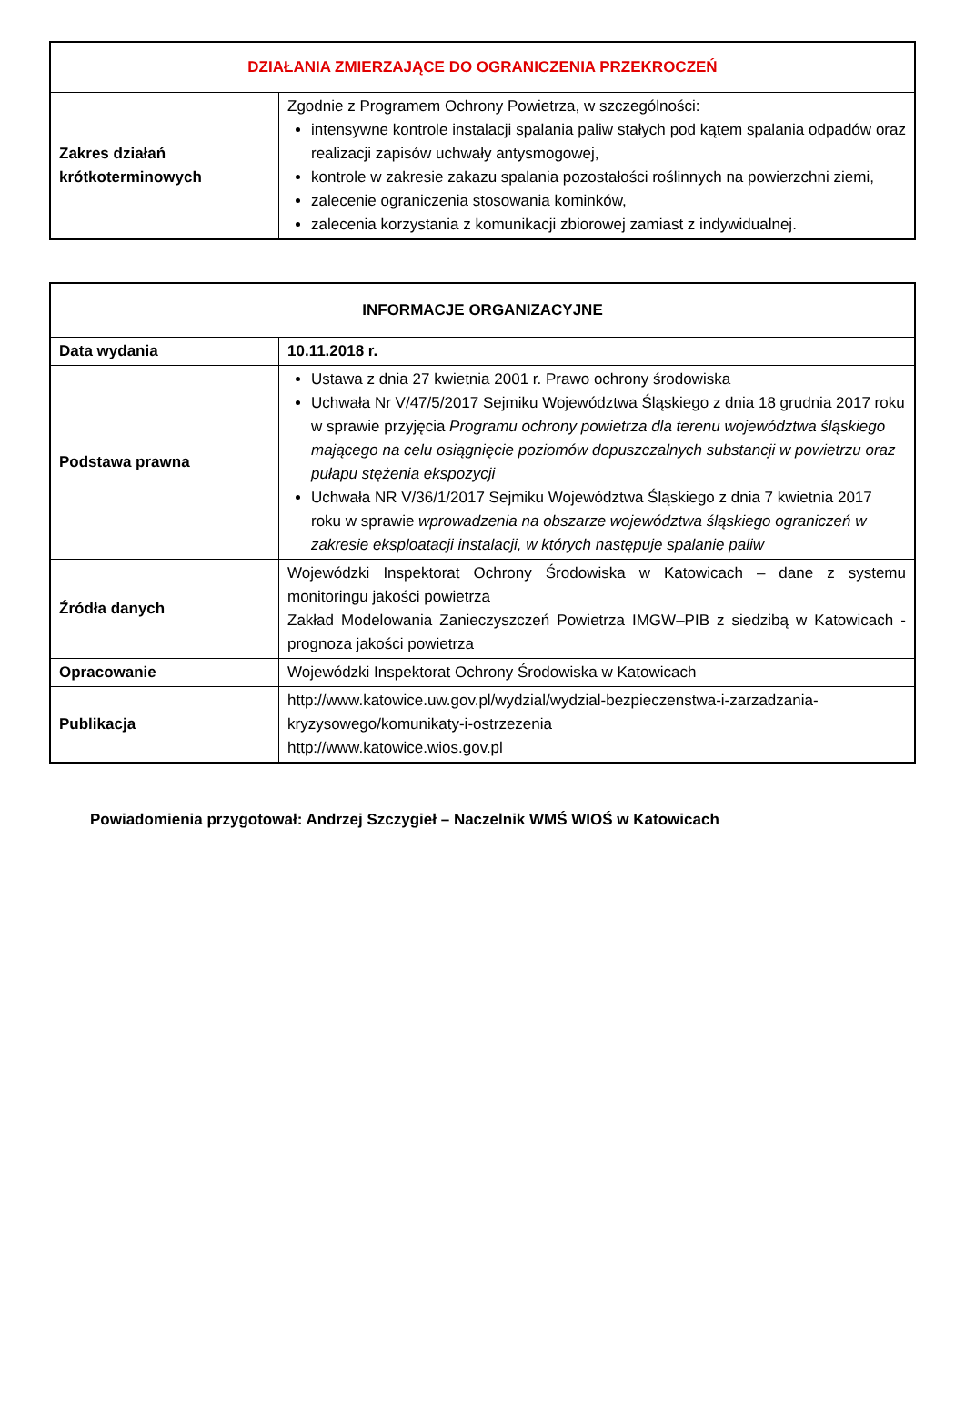| DZIAŁANIA ZMIERZAJĄCE DO OGRANICZENIA PRZEKROCZEŃ | |
| --- | --- |
| Zakres działań krótkoterminowych | Zgodnie z Programem Ochrony Powietrza, w szczególności: intensywne kontrole instalacji spalania paliw stałych pod kątem spalania odpadów oraz realizacji zapisów uchwały antysmogowej, kontrole w zakresie zakazu spalania pozostałości roślinnych na powierzchni ziemi, zalecenie ograniczenia stosowania kominków, zalecenia korzystania z komunikacji zbiorowej zamiast z indywidualnej. |
| INFORMACJE ORGANIZACYJNE | |
| --- | --- |
| Data wydania | 10.11.2018 r. |
| Podstawa prawna | Ustawa z dnia 27 kwietnia 2001 r. Prawo ochrony środowiska Uchwała Nr V/47/5/2017 Sejmiku Województwa Śląskiego z dnia 18 grudnia 2017 roku w sprawie przyjęcia Programu ochrony powietrza dla terenu województwa śląskiego mającego na celu osiągnięcie poziomów dopuszczalnych substancji w powietrzu oraz pułapu stężenia ekspozycji Uchwała NR V/36/1/2017 Sejmiku Województwa Śląskiego z dnia 7 kwietnia 2017 roku w sprawie wprowadzenia na obszarze województwa śląskiego ograniczeń w zakresie eksploatacji instalacji, w których następuje spalanie paliw |
| Źródła danych | Wojewódzki Inspektorat Ochrony Środowiska w Katowicach – dane z systemu monitoringu jakości powietrza Zakład Modelowania Zanieczyszczeń Powietrza IMGW–PIB z siedzibą w Katowicach - prognoza jakości powietrza |
| Opracowanie | Wojewódzki Inspektorat Ochrony Środowiska w Katowicach |
| Publikacja | http://www.katowice.uw.gov.pl/wydzial/wydzial-bezpieczenstwa-i-zarzadzania-kryzysowego/komunikaty-i-ostrzezenia http://www.katowice.wios.gov.pl |
Powiadomienia przygotował: Andrzej Szczygieł – Naczelnik WMŚ WIOŚ w Katowicach